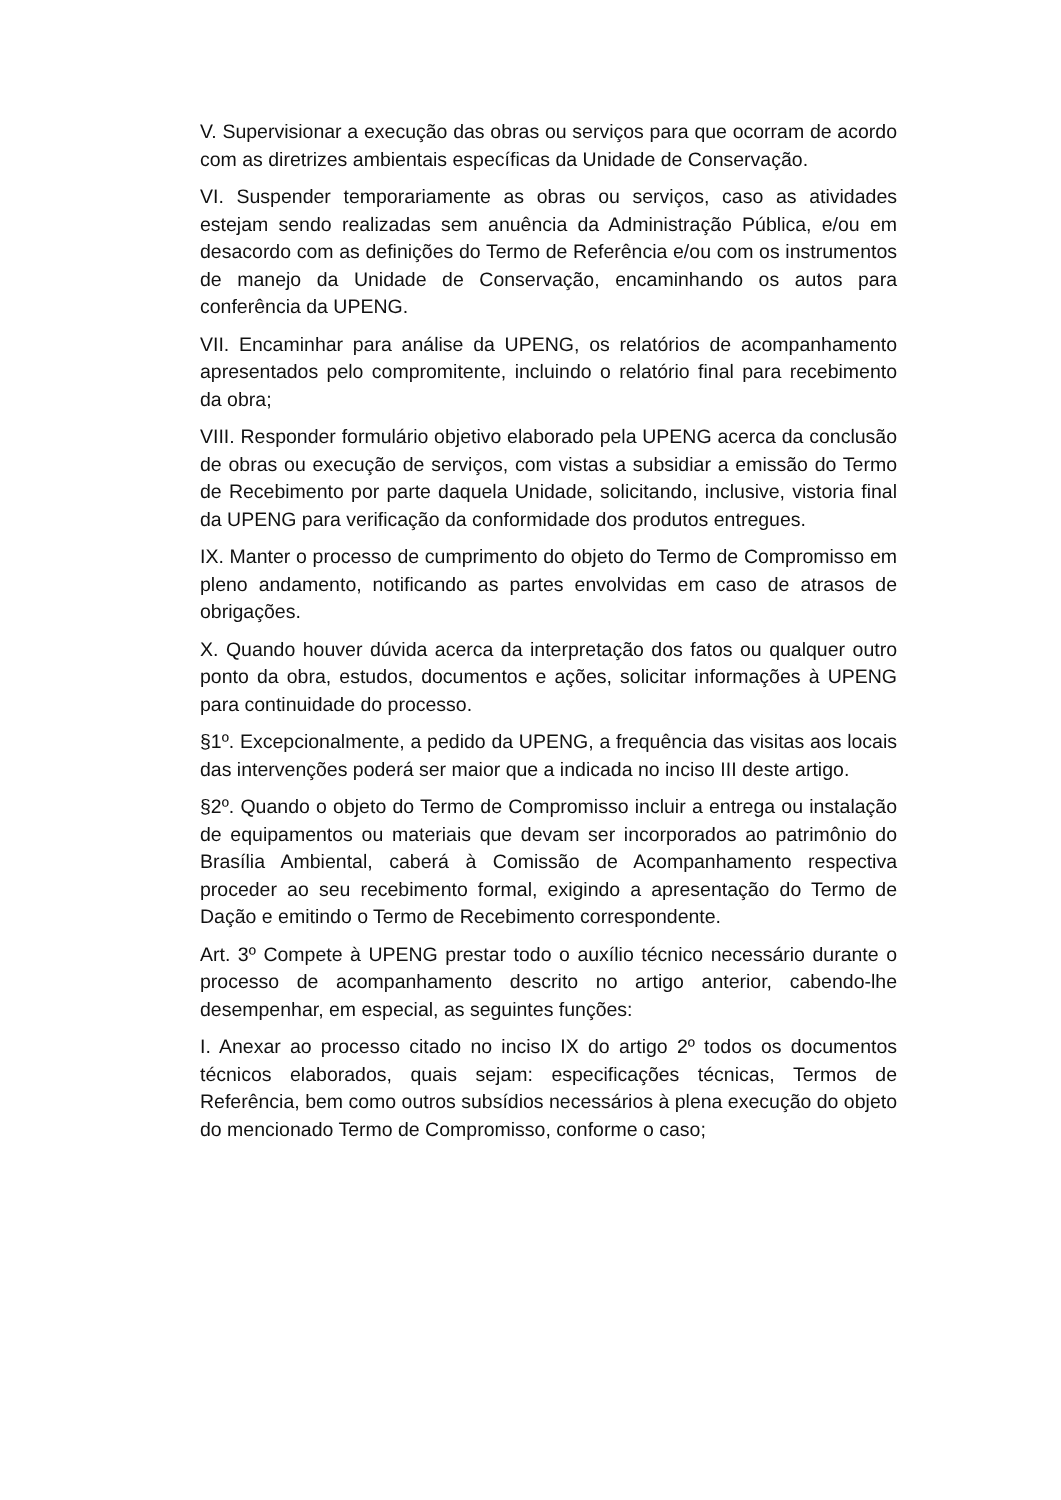V. Supervisionar a execução das obras ou serviços para que ocorram de acordo com as diretrizes ambientais específicas da Unidade de Conservação.
VI. Suspender temporariamente as obras ou serviços, caso as atividades estejam sendo realizadas sem anuência da Administração Pública, e/ou em desacordo com as definições do Termo de Referência e/ou com os instrumentos de manejo da Unidade de Conservação, encaminhando os autos para conferência da UPENG.
VII. Encaminhar para análise da UPENG, os relatórios de acompanhamento apresentados pelo compromitente, incluindo o relatório final para recebimento da obra;
VIII. Responder formulário objetivo elaborado pela UPENG acerca da conclusão de obras ou execução de serviços, com vistas a subsidiar a emissão do Termo de Recebimento por parte daquela Unidade, solicitando, inclusive, vistoria final da UPENG para verificação da conformidade dos produtos entregues.
IX. Manter o processo de cumprimento do objeto do Termo de Compromisso em pleno andamento, notificando as partes envolvidas em caso de atrasos de obrigações.
X. Quando houver dúvida acerca da interpretação dos fatos ou qualquer outro ponto da obra, estudos, documentos e ações, solicitar informações à UPENG para continuidade do processo.
§1º. Excepcionalmente, a pedido da UPENG, a frequência das visitas aos locais das intervenções poderá ser maior que a indicada no inciso III deste artigo.
§2º. Quando o objeto do Termo de Compromisso incluir a entrega ou instalação de equipamentos ou materiais que devam ser incorporados ao patrimônio do Brasília Ambiental, caberá à Comissão de Acompanhamento respectiva proceder ao seu recebimento formal, exigindo a apresentação do Termo de Dação e emitindo o Termo de Recebimento correspondente.
Art. 3º Compete à UPENG prestar todo o auxílio técnico necessário durante o processo de acompanhamento descrito no artigo anterior, cabendo-lhe desempenhar, em especial, as seguintes funções:
I. Anexar ao processo citado no inciso IX do artigo 2º todos os documentos técnicos elaborados, quais sejam: especificações técnicas, Termos de Referência, bem como outros subsídios necessários à plena execução do objeto do mencionado Termo de Compromisso, conforme o caso;